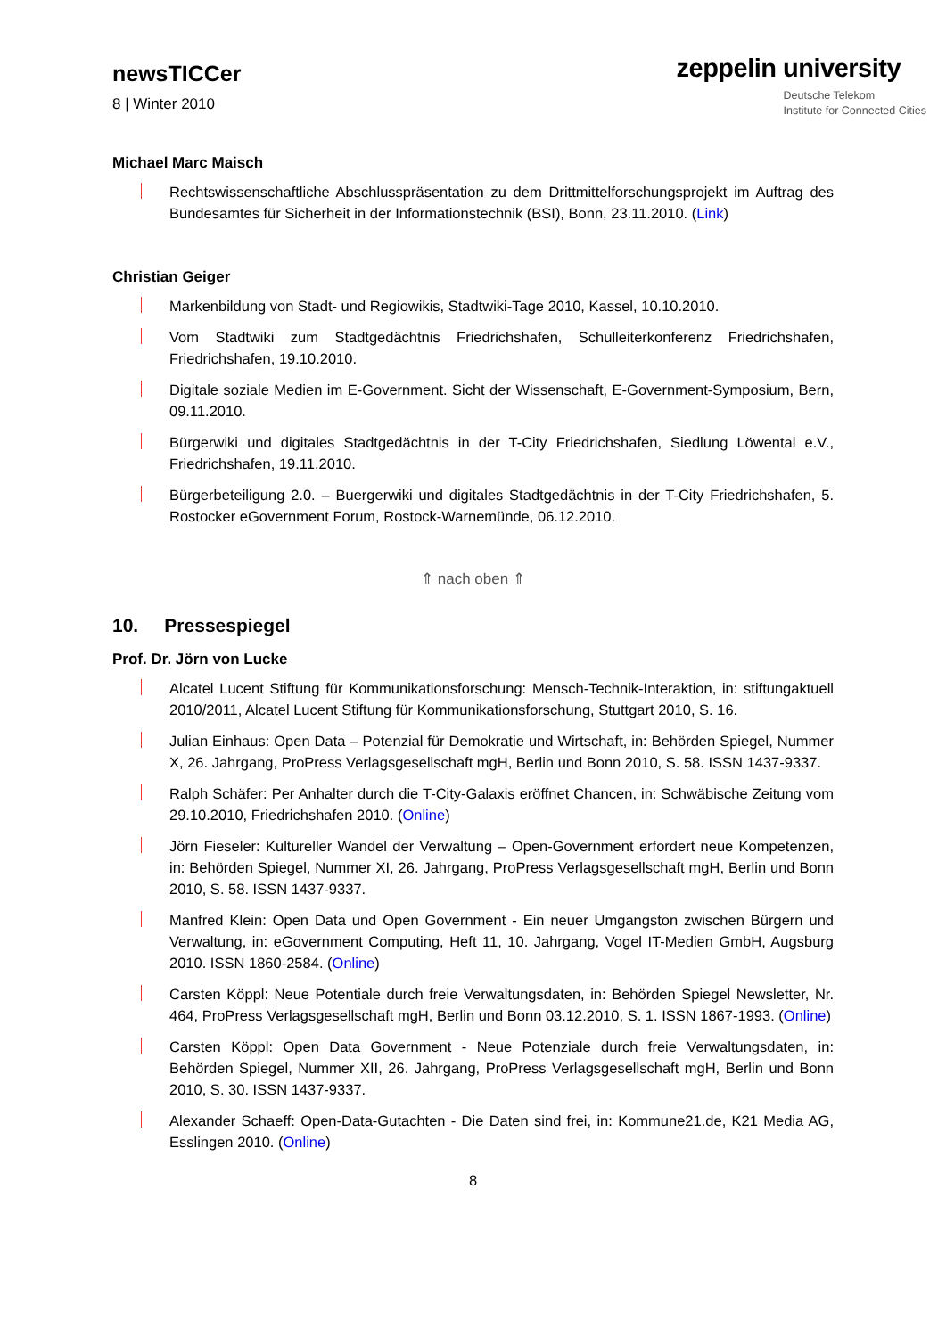newsTICCer
8 | Winter 2010
zeppelin university
Deutsche Telekom
Institute for Connected Cities
Michael Marc Maisch
Rechtswissenschaftliche Abschlusspräsentation zu dem Drittmittelforschungsprojekt im Auftrag des Bundesamtes für Sicherheit in der Informationstechnik (BSI), Bonn, 23.11.2010. (Link)
Christian Geiger
Markenbildung von Stadt- und Regiowikis, Stadtwiki-Tage 2010, Kassel, 10.10.2010.
Vom Stadtwiki zum Stadtgedächtnis Friedrichshafen, Schulleiterkonferenz Friedrichshafen, Friedrichshafen, 19.10.2010.
Digitale soziale Medien im E-Government. Sicht der Wissenschaft, E-Government-Symposium, Bern, 09.11.2010.
Bürgerwiki und digitales Stadtgedächtnis in der T-City Friedrichshafen, Siedlung Löwental e.V., Friedrichshafen, 19.11.2010.
Bürgerbeteiligung 2.0. – Buergerwiki und digitales Stadtgedächtnis in der T-City Friedrichshafen, 5. Rostocker eGovernment Forum, Rostock-Warnemünde, 06.12.2010.
⇑ nach oben ⇑
10. Pressespiegel
Prof. Dr. Jörn von Lucke
Alcatel Lucent Stiftung für Kommunikationsforschung: Mensch-Technik-Interaktion, in: stiftungaktuell 2010/2011, Alcatel Lucent Stiftung für Kommunikationsforschung, Stuttgart 2010, S. 16.
Julian Einhaus: Open Data – Potenzial für Demokratie und Wirtschaft, in: Behörden Spiegel, Nummer X, 26. Jahrgang, ProPress Verlagsgesellschaft mgH, Berlin und Bonn 2010, S. 58. ISSN 1437-9337.
Ralph Schäfer: Per Anhalter durch die T-City-Galaxis eröffnet Chancen, in: Schwäbische Zeitung vom 29.10.2010, Friedrichshafen 2010. (Online)
Jörn Fieseler: Kultureller Wandel der Verwaltung – Open-Government erfordert neue Kompetenzen, in: Behörden Spiegel, Nummer XI, 26. Jahrgang, ProPress Verlagsgesellschaft mgH, Berlin und Bonn 2010, S. 58. ISSN 1437-9337.
Manfred Klein: Open Data und Open Government - Ein neuer Umgangston zwischen Bürgern und Verwaltung, in: eGovernment Computing, Heft 11, 10. Jahrgang, Vogel IT-Medien GmbH, Augsburg 2010. ISSN 1860-2584. (Online)
Carsten Köppl: Neue Potentiale durch freie Verwaltungsdaten, in: Behörden Spiegel Newsletter, Nr. 464, ProPress Verlagsgesellschaft mgH, Berlin und Bonn 03.12.2010, S. 1. ISSN 1867-1993. (Online)
Carsten Köppl: Open Data Government - Neue Potenziale durch freie Verwaltungsdaten, in: Behörden Spiegel, Nummer XII, 26. Jahrgang, ProPress Verlagsgesellschaft mgH, Berlin und Bonn 2010, S. 30. ISSN 1437-9337.
Alexander Schaeff: Open-Data-Gutachten - Die Daten sind frei, in: Kommune21.de, K21 Media AG, Esslingen 2010. (Online)
8